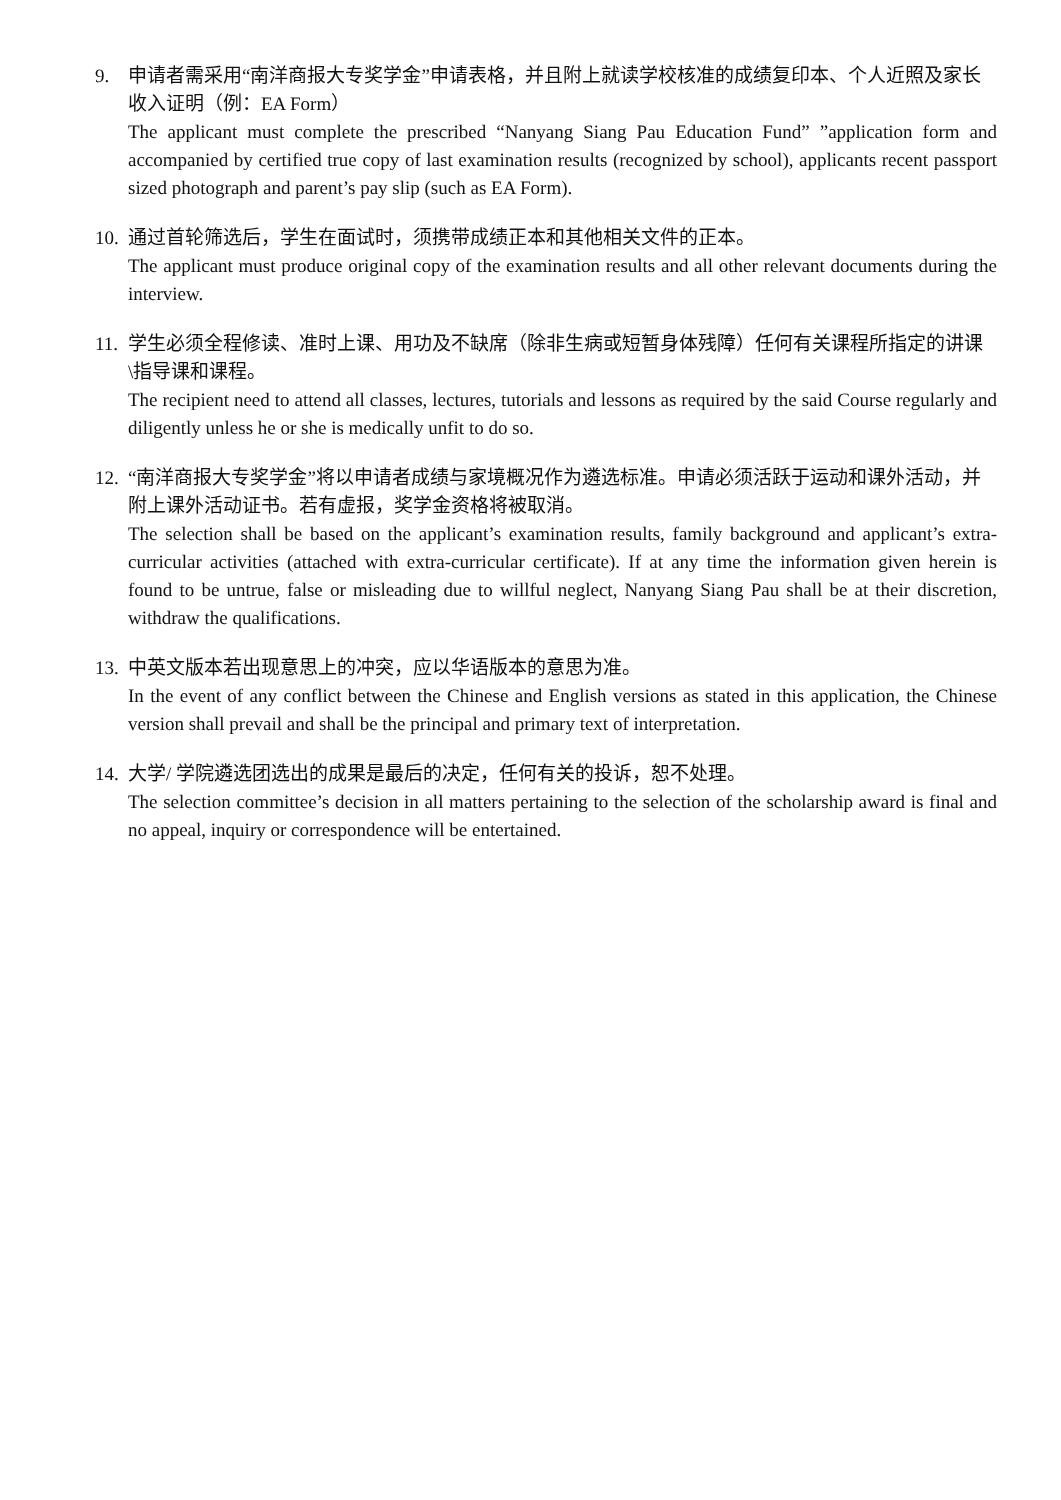9. 申请者需采用“南洋商报大专奖学金”申请表格，并且附上就读学校核准的成绩复印本、个人近照及家长收入证明（例：EA Form）
The applicant must complete the prescribed “Nanyang Siang Pau Education Fund” ”application form and accompanied by certified true copy of last examination results (recognized by school), applicants recent passport sized photograph and parent’s pay slip (such as EA Form).
10.
通过首轮筛选后，学生在面试时，须携带成绩正本和其他相关文件的正本。
The applicant must produce original copy of the examination results and all other relevant documents during the interview.
11.
学生必须全程修读、准时上课、用功及不缺席（除非生病或短暂身体残障）任何有关课程所指定的讲课\指导课和课程。
The recipient need to attend all classes, lectures, tutorials and lessons as required by the said Course regularly and diligently unless he or she is medically unfit to do so.
12.
“南洋商报大专奖学金”将以申请者成绩与家境概况作为遴选标准。申请必须活跃于运动和课外活动，并附上课外活动证书。若有虚报，奖学金资格将被取消。
The selection shall be based on the applicant’s examination results, family background and applicant’s extra-curricular activities (attached with extra-curricular certificate). If at any time the information given herein is found to be untrue, false or misleading due to willful neglect, Nanyang Siang Pau shall be at their discretion, withdraw the qualifications.
13.
中英文版本若出现意思上的冲突，应以华语版本的意思为准。
In the event of any conflict between the Chinese and English versions as stated in this application, the Chinese version shall prevail and shall be the principal and primary text of interpretation.
14.
大学/ 学院遴选团选出的成果是最后的决定，任何有关的投诉，恕不处理。
The selection committee’s decision in all matters pertaining to the selection of the scholarship award is final and no appeal, inquiry or correspondence will be entertained.